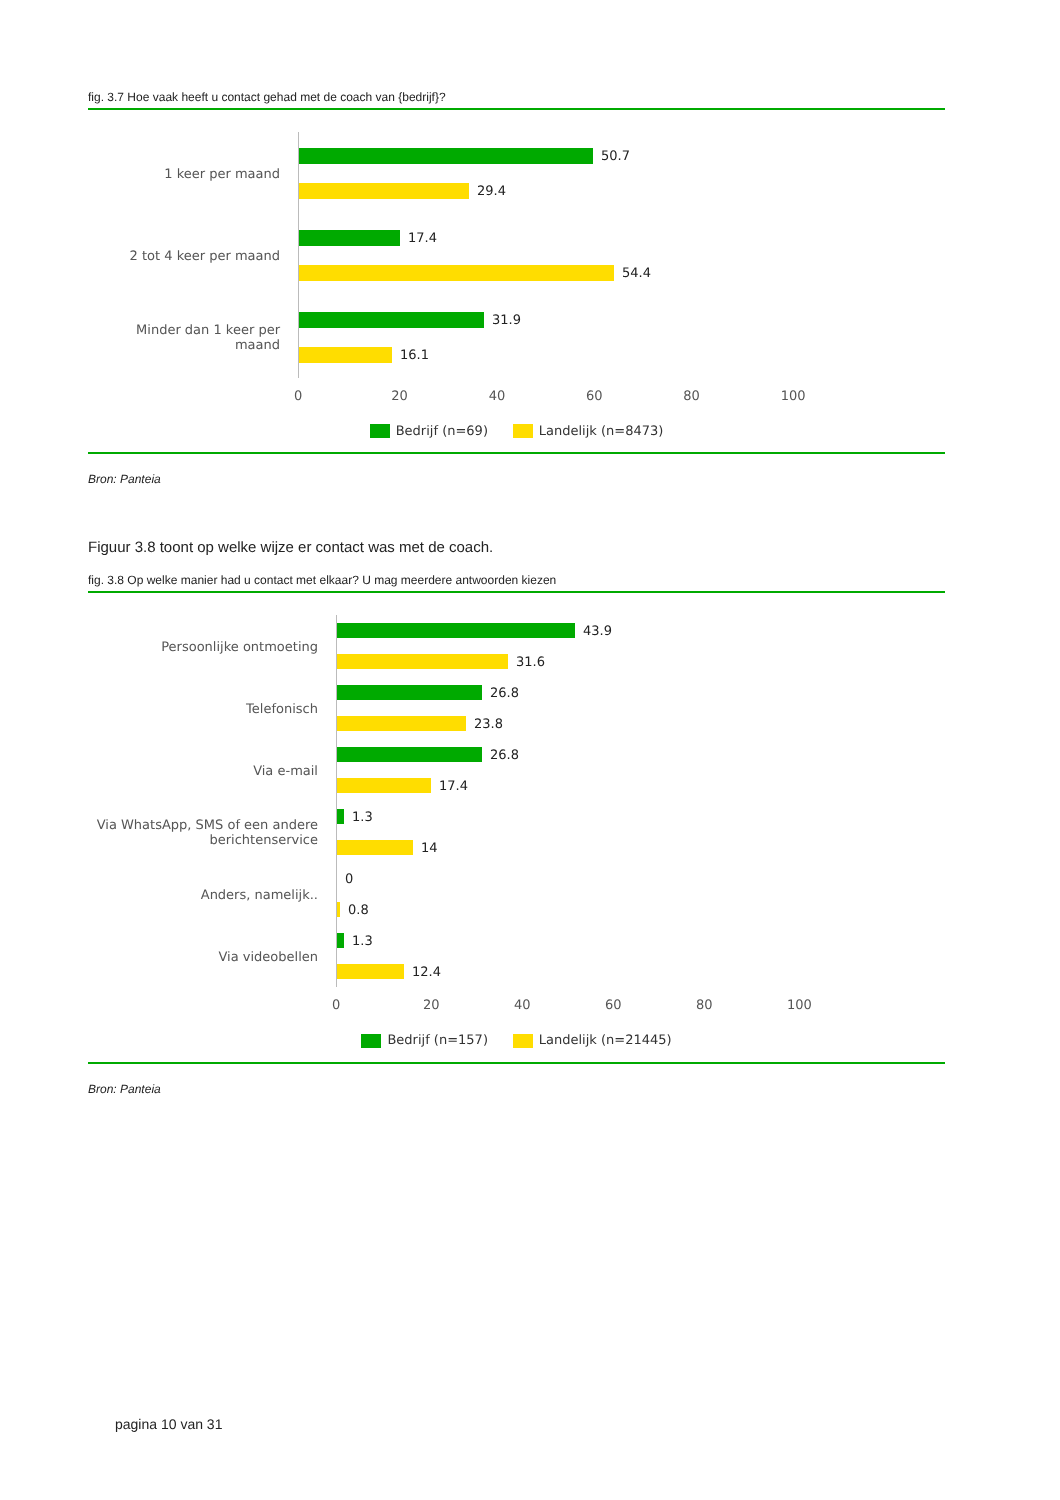fig. 3.7 Hoe vaak heeft u contact gehad met de coach van {bedrijf}?
1 keer per maand
50.7
29.4
2 tot 4 keer per maand
17.4
54.4
Minder dan 1 keer per maand
31.9
16.1
0 20 40 60 80 100
Bedrijf (n=69) Landelijk (n=8473)
Bron: Panteia
Figuur 3.8 toont op welke wijze er contact was met de coach.
fig. 3.8 Op welke manier had u contact met elkaar? U mag meerdere antwoorden kiezen
Persoonlijke ontmoeting
43.9
31.6
Telefonisch
26.8
23.8
Via e-mail
26.8
17.4
Via WhatsApp, SMS of een andere berichtenservice
1.3
14
Anders, namelijk..
0
0.8
Via videobellen
1.3
12.4
0 20 40 60 80 100
Bedrijf (n=157) Landelijk (n=21445)
Bron: Panteia
pagina 10 van 31